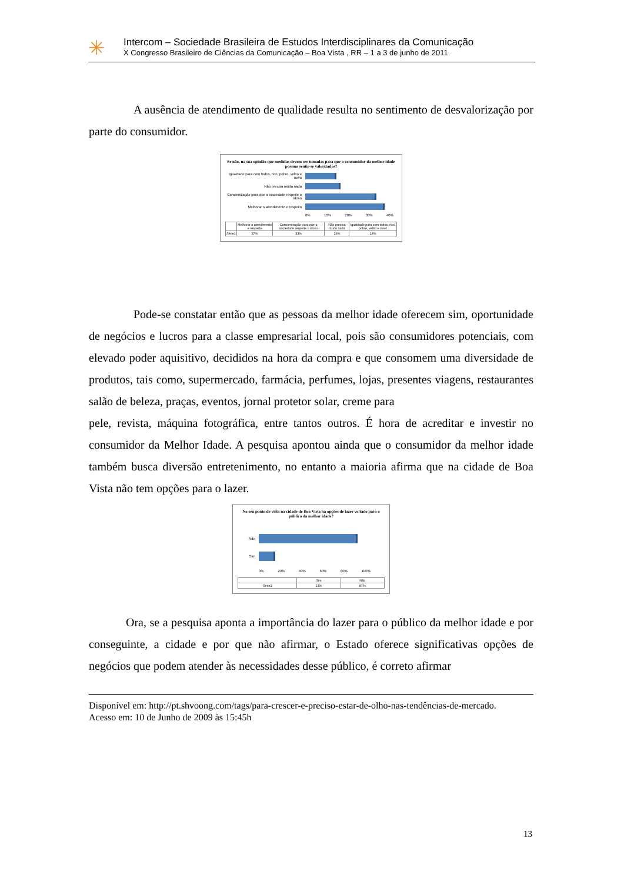✳
Intercom – Sociedade Brasileira de Estudos Interdisciplinares da Comunicação
X Congresso Brasileiro de Ciências da Comunicação – Boa Vista , RR – 1 a 3 de junho de 2011
A ausência de atendimento de qualidade resulta no sentimento de desvalorização por parte do consumidor.
Se não, na sua opinião que medidas devem ser tomadas para que o consumidor da melhor idade possam sentir-se valorizados?
Igualdade para com todos, rico, pobre, velho e novo
Não precisa muda nada
Concienização para que a sociedade respeite o idoso
Melhorar o atendimento e respeito
0% 10% 20% 30% 40%
| | Melhorar o atendimento e respeito | Concienização para que a sociedade respeite o idoso | Não precisa muda nada | Igualdade para com todos, rico, pobre, velho e novo |
| --- | --- | --- | --- | --- |
| Série1 | 37% | 33% | 16% | 14% |
Pode-se constatar então que as pessoas da melhor idade oferecem sim, oportunidade de negócios e lucros para a classe empresarial local, pois são consumidores potenciais, com elevado poder aquisitivo, decididos na hora da compra e que consomem uma diversidade de produtos, tais como, supermercado, farmácia, perfumes, lojas, presentes viagens, restaurantes salão de beleza, praças, eventos, jornal protetor solar, creme para
pele, revista, máquina fotográfica, entre tantos outros. É hora de acreditar e investir no consumidor da Melhor Idade. A pesquisa apontou ainda que o consumidor da melhor idade também busca diversão entretenimento, no entanto a maioria afirma que na cidade de Boa Vista não tem opções para o lazer.
No seu ponto de vista na cidade de Boa Vista há opções de lazer voltado para o público da melhor idade?
Não
Sim
0% 20% 40% 60% 80% 100%
| | Sim | Não |
| --- | --- | --- |
| Série1 | 13% | 87% |
Ora, se a pesquisa aponta a importância do lazer para o público da melhor idade e por conseguinte, a cidade e por que não afirmar, o Estado oferece significativas opções de negócios que podem atender às necessidades desse público, é correto afirmar
Disponível em: http://pt.shvoong.com/tags/para-crescer-e-preciso-estar-de-olho-nas-tendências-de-mercado.
Acesso em: 10 de Junho de 2009 às 15:45h
13